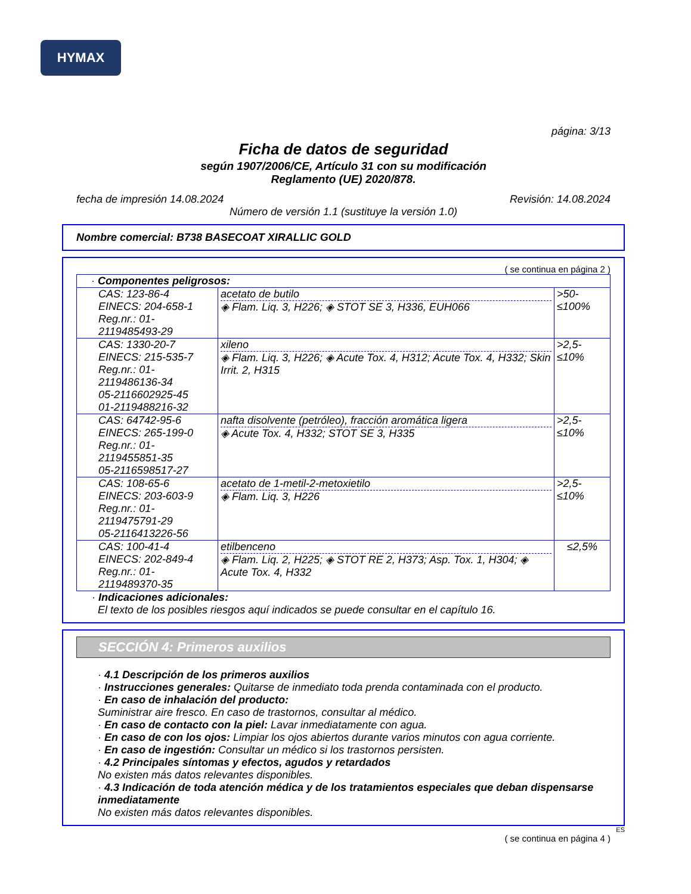HYMAX
página: 3/13
Ficha de datos de seguridad
según 1907/2006/CE, Artículo 31 con su modificación
Reglamento (UE) 2020/878.
fecha de impresión 14.08.2024 Revisión: 14.08.2024
Número de versión 1.1 (sustituye la versión 1.0)
Nombre comercial: B738 BASECOAT XIRALLIC GOLD
( se continua en página 2 )
| · Componentes peligrosos: | | |
| CAS: 123-86-4 EINECS: 204-658-1 Reg.nr.: 01-2119485493-29 | acetato de butilo ◈ Flam. Liq. 3, H226; ◈ STOT SE 3, H336, EUH066 | >50-≤100% |
| CAS: 1330-20-7 EINECS: 215-535-7 Reg.nr.: 01-2119486136-34 05-2116602925-45 01-2119488216-32 | xileno ◈ Flam. Liq. 3, H226; ◈ Acute Tox. 4, H312; Acute Tox. 4, H332; Skin Irrit. 2, H315 | >2,5-≤10% |
| CAS: 64742-95-6 EINECS: 265-199-0 Reg.nr.: 01-2119455851-35 05-2116598517-27 | nafta disolvente (petróleo), fracción aromática ligera ◈ Acute Tox. 4, H332; STOT SE 3, H335 | >2,5-≤10% |
| CAS: 108-65-6 EINECS: 203-603-9 Reg.nr.: 01-2119475791-29 05-2116413226-56 | acetato de 1-metil-2-metoxietilo ◈ Flam. Liq. 3, H226 | >2,5-≤10% |
| CAS: 100-41-4 EINECS: 202-849-4 Reg.nr.: 01-2119489370-35 | etilbenceno ◈ Flam. Liq. 2, H225; ◈ STOT RE 2, H373; Asp. Tox. 1, H304; ◈ Acute Tox. 4, H332 | ≤2,5% |
· Indicaciones adicionales:
El texto de los posibles riesgos aquí indicados se puede consultar en el capítulo 16.
SECCIÓN 4: Primeros auxilios
· 4.1 Descripción de los primeros auxilios
· Instrucciones generales: Quitarse de inmediato toda prenda contaminada con el producto.
· En caso de inhalación del producto:
Suministrar aire fresco. En caso de trastornos, consultar al médico.
· En caso de contacto con la piel: Lavar inmediatamente con agua.
· En caso de con los ojos: Limpiar los ojos abiertos durante varios minutos con agua corriente.
· En caso de ingestión: Consultar un médico si los trastornos persisten.
· 4.2 Principales síntomas y efectos, agudos y retardados
No existen más datos relevantes disponibles.
· 4.3 Indicación de toda atención médica y de los tratamientos especiales que deban dispensarse inmediatamente
No existen más datos relevantes disponibles.
ES
( se continua en página 4 )